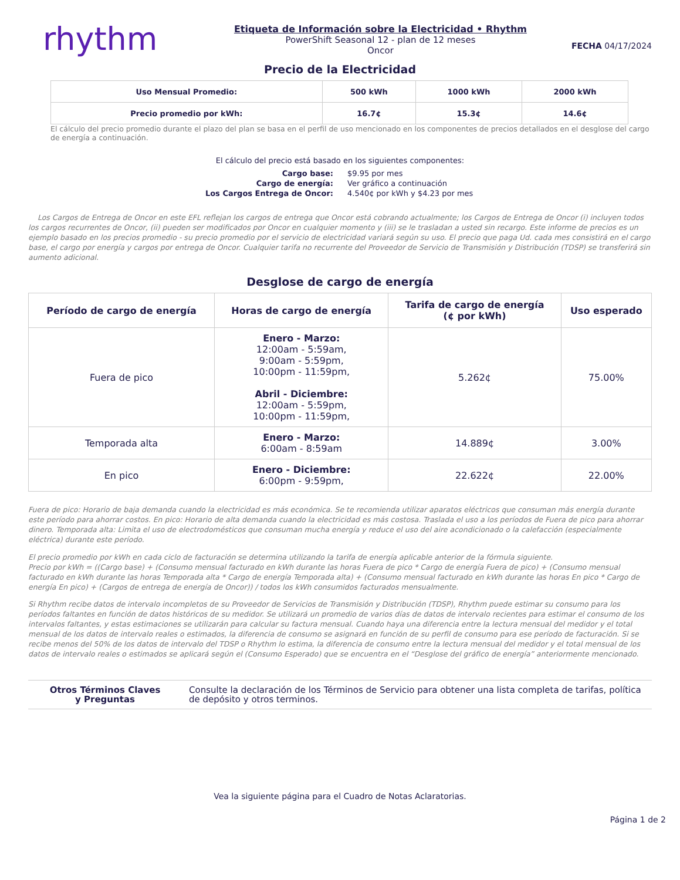rhythm
Etiqueta de Información sobre la Electricidad • Rhythm
PowerShift Seasonal 12 - plan de 12 meses
Oncor
FECHA 04/17/2024
Precio de la Electricidad
| Uso Mensual Promedio: | 500 kWh | 1000 kWh | 2000 kWh |
| Precio promedio por kWh: | 16.7¢ | 15.3¢ | 14.6¢ |
El cálculo del precio promedio durante el plazo del plan se basa en el perfil de uso mencionado en los componentes de precios detallados en el desglose del cargo de energía a continuación.
El cálculo del precio está basado en los siguientes componentes:
Cargo base:
$9.95 por mes
Cargo de energía:
Ver gráfico a continuación
Los Cargos Entrega de Oncor:
4.540¢ por kWh y $4.23 por mes
Los Cargos de Entrega de Oncor en este EFL reflejan los cargos de entrega que Oncor está cobrando actualmente; los Cargos de Entrega de Oncor (i) incluyen todos los cargos recurrentes de Oncor, (ii) pueden ser modificados por Oncor en cualquier momento y (iii) se le trasladan a usted sin recargo. Este informe de precios es un ejemplo basado en los precios promedio - su precio promedio por el servicio de electricidad variará según su uso. El precio que paga Ud. cada mes consistirá en el cargo base, el cargo por energía y cargos por entrega de Oncor. Cualquier tarifa no recurrente del Proveedor de Servicio de Transmisión y Distribución (TDSP) se transferirá sin aumento adicional.
Desglose de cargo de energía
| Período de cargo de energía | Horas de cargo de energía | Tarifa de cargo de energía (¢ por kWh) | Uso esperado |
| --- | --- | --- | --- |
| Fuera de pico | Enero - Marzo: 12:00am - 5:59am, 9:00am - 5:59pm, 10:00pm - 11:59pm, Abril - Diciembre: 12:00am - 5:59pm, 10:00pm - 11:59pm, | 5.262¢ | 75.00% |
| Temporada alta | Enero - Marzo: 6:00am - 8:59am | 14.889¢ | 3.00% |
| En pico | Enero - Diciembre: 6:00pm - 9:59pm, | 22.622¢ | 22.00% |
Fuera de pico: Horario de baja demanda cuando la electricidad es más económica. Se te recomienda utilizar aparatos eléctricos que consuman más energía durante este período para ahorrar costos. En pico: Horario de alta demanda cuando la electricidad es más costosa. Traslada el uso a los períodos de Fuera de pico para ahorrar dinero. Temporada alta: Limita el uso de electrodomésticos que consuman mucha energía y reduce el uso del aire acondicionado o la calefacción (especialmente eléctrica) durante este período.
El precio promedio por kWh en cada ciclo de facturación se determina utilizando la tarifa de energía aplicable anterior de la fórmula siguiente.
Precio por kWh = ((Cargo base) + (Consumo mensual facturado en kWh durante las horas Fuera de pico * Cargo de energía Fuera de pico) + (Consumo mensual facturado en kWh durante las horas Temporada alta * Cargo de energía Temporada alta) + (Consumo mensual facturado en kWh durante las horas En pico * Cargo de energía En pico) + (Cargos de entrega de energía de Oncor)) / todos los kWh consumidos facturados mensualmente.
Si Rhythm recibe datos de intervalo incompletos de su Proveedor de Servicios de Transmisión y Distribución (TDSP), Rhythm puede estimar su consumo para los períodos faltantes en función de datos históricos de su medidor. Se utilizará un promedio de varios días de datos de intervalo recientes para estimar el consumo de los intervalos faltantes, y estas estimaciones se utilizarán para calcular su factura mensual. Cuando haya una diferencia entre la lectura mensual del medidor y el total mensual de los datos de intervalo reales o estimados, la diferencia de consumo se asignará en función de su perfil de consumo para ese período de facturación. Si se recibe menos del 50% de los datos de intervalo del TDSP o Rhythm lo estima, la diferencia de consumo entre la lectura mensual del medidor y el total mensual de los datos de intervalo reales o estimados se aplicará según el (Consumo Esperado) que se encuentra en el “Desglose del gráfico de energía” anteriormente mencionado.
Otros Términos Claves
y Preguntas
Consulte la declaración de los Términos de Servicio para obtener una lista completa de tarifas, política de depósito y otros terminos.
Vea la siguiente página para el Cuadro de Notas Aclaratorias.
Página 1 de 2